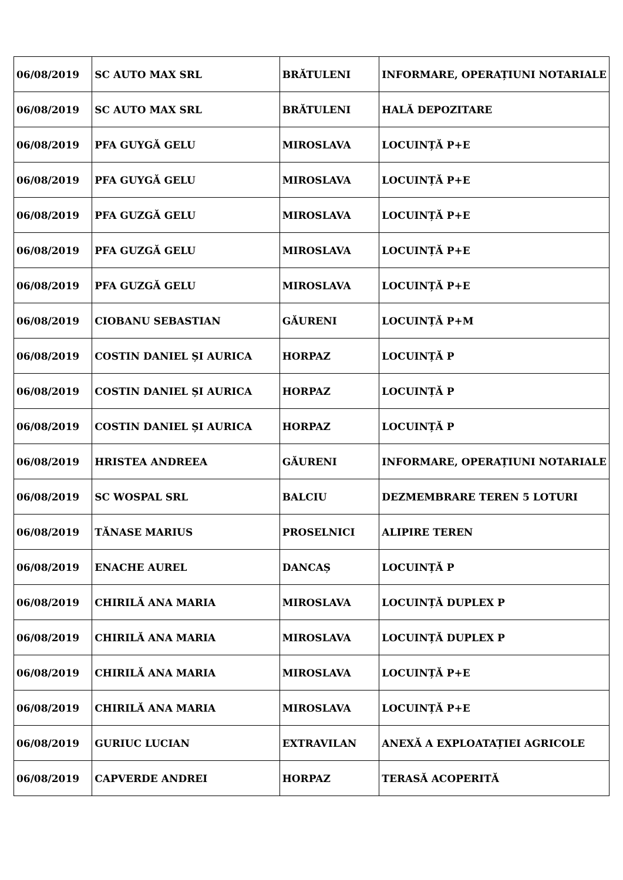| 06/08/2019 | SC AUTO MAX SRL | BRĂTULENI | INFORMARE, OPERAȚIUNI NOTARIALE |
| 06/08/2019 | SC AUTO MAX SRL | BRĂTULENI | HALĂ DEPOZITARE |
| 06/08/2019 | PFA GUYGĂ GELU | MIROSLAVA | LOCUINȚĂ P+E |
| 06/08/2019 | PFA GUYGĂ GELU | MIROSLAVA | LOCUINȚĂ P+E |
| 06/08/2019 | PFA GUZGĂ GELU | MIROSLAVA | LOCUINȚĂ P+E |
| 06/08/2019 | PFA GUZGĂ GELU | MIROSLAVA | LOCUINȚĂ P+E |
| 06/08/2019 | PFA GUZGĂ GELU | MIROSLAVA | LOCUINȚĂ P+E |
| 06/08/2019 | CIOBANU SEBASTIAN | GĂURENI | LOCUINȚĂ P+M |
| 06/08/2019 | COSTIN DANIEL ȘI AURICA | HORPAZ | LOCUINȚĂ P |
| 06/08/2019 | COSTIN DANIEL ȘI AURICA | HORPAZ | LOCUINȚĂ P |
| 06/08/2019 | COSTIN DANIEL ȘI AURICA | HORPAZ | LOCUINȚĂ P |
| 06/08/2019 | HRISTEA ANDREEA | GĂURENI | INFORMARE, OPERAȚIUNI NOTARIALE |
| 06/08/2019 | SC WOSPAL SRL | BALCIU | DEZMEMBRARE TEREN 5 LOTURI |
| 06/08/2019 | TĂNASE MARIUS | PROSELNICI | ALIPIRE TEREN |
| 06/08/2019 | ENACHE AUREL | DANCAȘ | LOCUINȚĂ P |
| 06/08/2019 | CHIRILĂ ANA MARIA | MIROSLAVA | LOCUINȚĂ DUPLEX P |
| 06/08/2019 | CHIRILĂ ANA MARIA | MIROSLAVA | LOCUINȚĂ DUPLEX P |
| 06/08/2019 | CHIRILĂ ANA MARIA | MIROSLAVA | LOCUINȚĂ P+E |
| 06/08/2019 | CHIRILĂ ANA MARIA | MIROSLAVA | LOCUINȚĂ P+E |
| 06/08/2019 | GURIUC LUCIAN | EXTRAVILAN | ANEXĂ A EXPLOATAȚIEI AGRICOLE |
| 06/08/2019 | CAPVERDE ANDREI | HORPAZ | TERASĂ ACOPERITĂ |